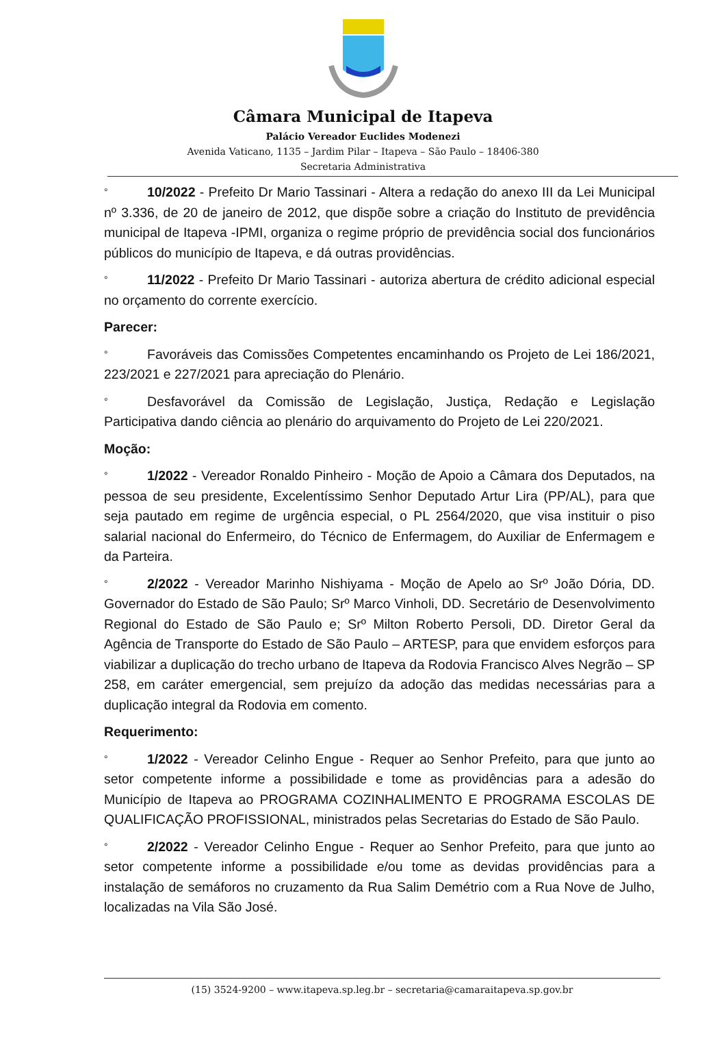Câmara Municipal de Itapeva
Palácio Vereador Euclides Modenezi
Avenida Vaticano, 1135 – Jardim Pilar – Itapeva – São Paulo – 18406-380
Secretaria Administrativa
° 10/2022 - Prefeito Dr Mario Tassinari - Altera a redação do anexo III da Lei Municipal nº 3.336, de 20 de janeiro de 2012, que dispõe sobre a criação do Instituto de previdência municipal de Itapeva -IPMI, organiza o regime próprio de previdência social dos funcionários públicos do município de Itapeva, e dá outras providências.
° 11/2022 - Prefeito Dr Mario Tassinari - autoriza abertura de crédito adicional especial no orçamento do corrente exercício.
Parecer:
° Favoráveis das Comissões Competentes encaminhando os Projeto de Lei 186/2021, 223/2021 e 227/2021 para apreciação do Plenário.
° Desfavorável da Comissão de Legislação, Justiça, Redação e Legislação Participativa dando ciência ao plenário do arquivamento do Projeto de Lei 220/2021.
Moção:
° 1/2022 - Vereador Ronaldo Pinheiro - Moção de Apoio a Câmara dos Deputados, na pessoa de seu presidente, Excelentíssimo Senhor Deputado Artur Lira (PP/AL), para que seja pautado em regime de urgência especial, o PL 2564/2020, que visa instituir o piso salarial nacional do Enfermeiro, do Técnico de Enfermagem, do Auxiliar de Enfermagem e da Parteira.
° 2/2022 - Vereador Marinho Nishiyama - Moção de Apelo ao Srº João Dória, DD. Governador do Estado de São Paulo; Srº Marco Vinholi, DD. Secretário de Desenvolvimento Regional do Estado de São Paulo e; Srº Milton Roberto Persoli, DD. Diretor Geral da Agência de Transporte do Estado de São Paulo – ARTESP, para que envidem esforços para viabilizar a duplicação do trecho urbano de Itapeva da Rodovia Francisco Alves Negrão – SP 258, em caráter emergencial, sem prejuízo da adoção das medidas necessárias para a duplicação integral da Rodovia em comento.
Requerimento:
° 1/2022 - Vereador Celinho Engue - Requer ao Senhor Prefeito, para que junto ao setor competente informe a possibilidade e tome as providências para a adesão do Município de Itapeva ao PROGRAMA COZINHALIMENTO E PROGRAMA ESCOLAS DE QUALIFICAÇÃO PROFISSIONAL, ministrados pelas Secretarias do Estado de São Paulo.
° 2/2022 - Vereador Celinho Engue - Requer ao Senhor Prefeito, para que junto ao setor competente informe a possibilidade e/ou tome as devidas providências para a instalação de semáforos no cruzamento da Rua Salim Demétrio com a Rua Nove de Julho, localizadas na Vila São José.
(15) 3524-9200 – www.itapeva.sp.leg.br – secretaria@camaraitapeva.sp.gov.br